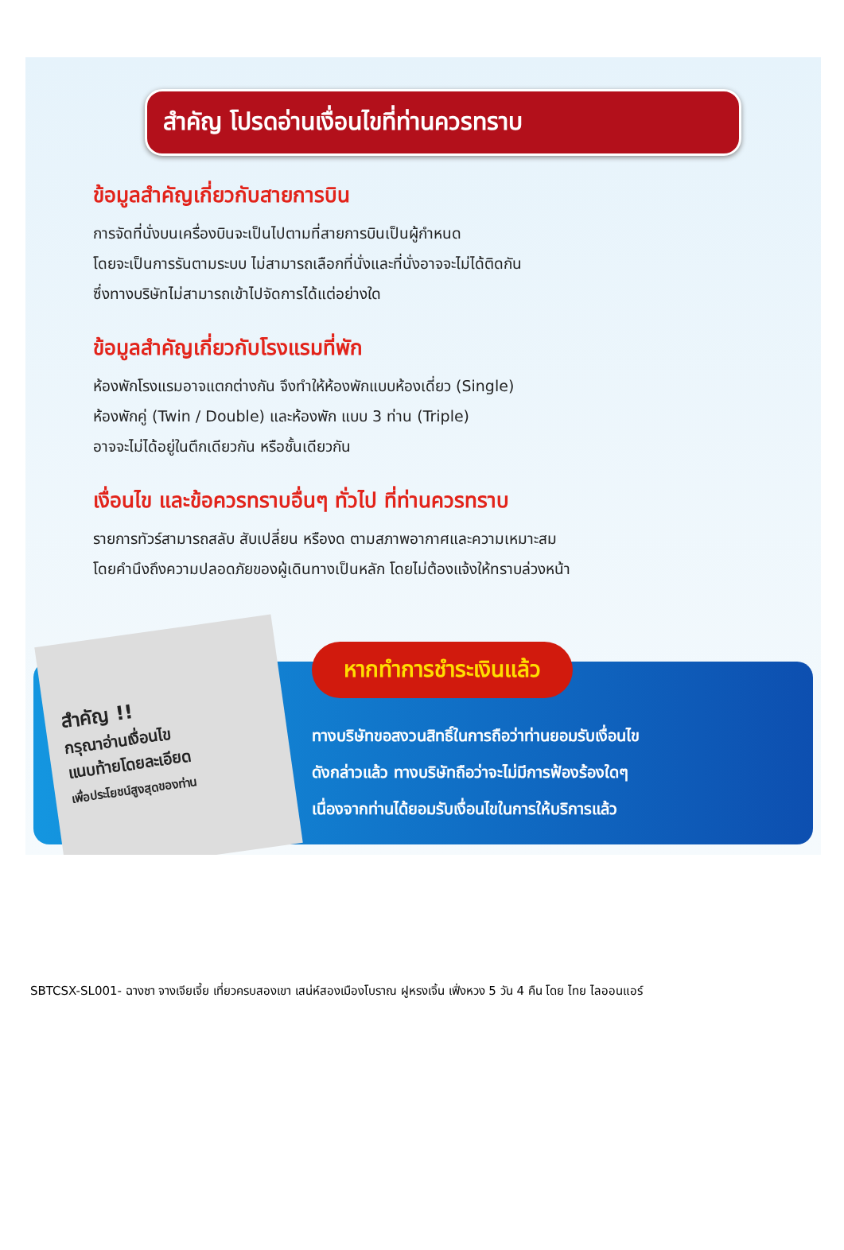สำคัญ โปรดอ่านเงื่อนไขที่ท่านควรทราบ
ข้อมูลสำคัญเกี่ยวกับสายการบิน
การจัดที่นั่งบนเครื่องบินจะเป็นไปตามที่สายการบินเป็นผู้กำหนด
โดยจะเป็นการรันตามระบบ ไม่สามารถเลือกที่นั่งและที่นั่งอาจจะไม่ได้ติดกัน
ซึ่งทางบริษัทไม่สามารถเข้าไปจัดการได้แต่อย่างใด
ข้อมูลสำคัญเกี่ยวกับโรงแรมที่พัก
ห้องพักโรงแรมอาจแตกต่างกัน จึงทำให้ห้องพักแบบห้องเดี่ยว (Single)
ห้องพักคู่ (Twin / Double) และห้องพัก แบบ 3 ท่าน (Triple)
อาจจะไม่ได้อยู่ในตึกเดียวกัน หรือชั้นเดียวกัน
เงื่อนไข และข้อควรทราบอื่นๆ ทั่วไป ที่ท่านควรทราบ
รายการทัวร์สามารถสลับ สับเปลี่ยน หรืองด ตามสภาพอากาศและความเหมาะสม
โดยคำนึงถึงความปลอดภัยของผู้เดินทางเป็นหลัก โดยไม่ต้องแจ้งให้ทราบล่วงหน้า
สำคัญ !!
กรุณาอ่านเงื่อนไข
แนบท้ายโดยละเอียด
เพื่อประโยชน์สูงสุดของท่าน
หากทำการชำระเงินแล้ว
ทางบริษัทขอสงวนสิทธิ์ในการถือว่าท่านยอมรับเงื่อนไข
ดังกล่าวแล้ว ทางบริษัทถือว่าจะไม่มีการฟ้องร้องใดๆ
เนื่องจากท่านได้ยอมรับเงื่อนไขในการให้บริการแล้ว
SBTCSX-SL001- ฉางซา จางเจียเจี้ย เที่ยวครบสองเขา เสน่ห์สองเมืองโบราณ ฝูหรงเจิ้น เฟิ่งหวง 5 วัน 4 คืน โดย ไทย ไลออนแอร์